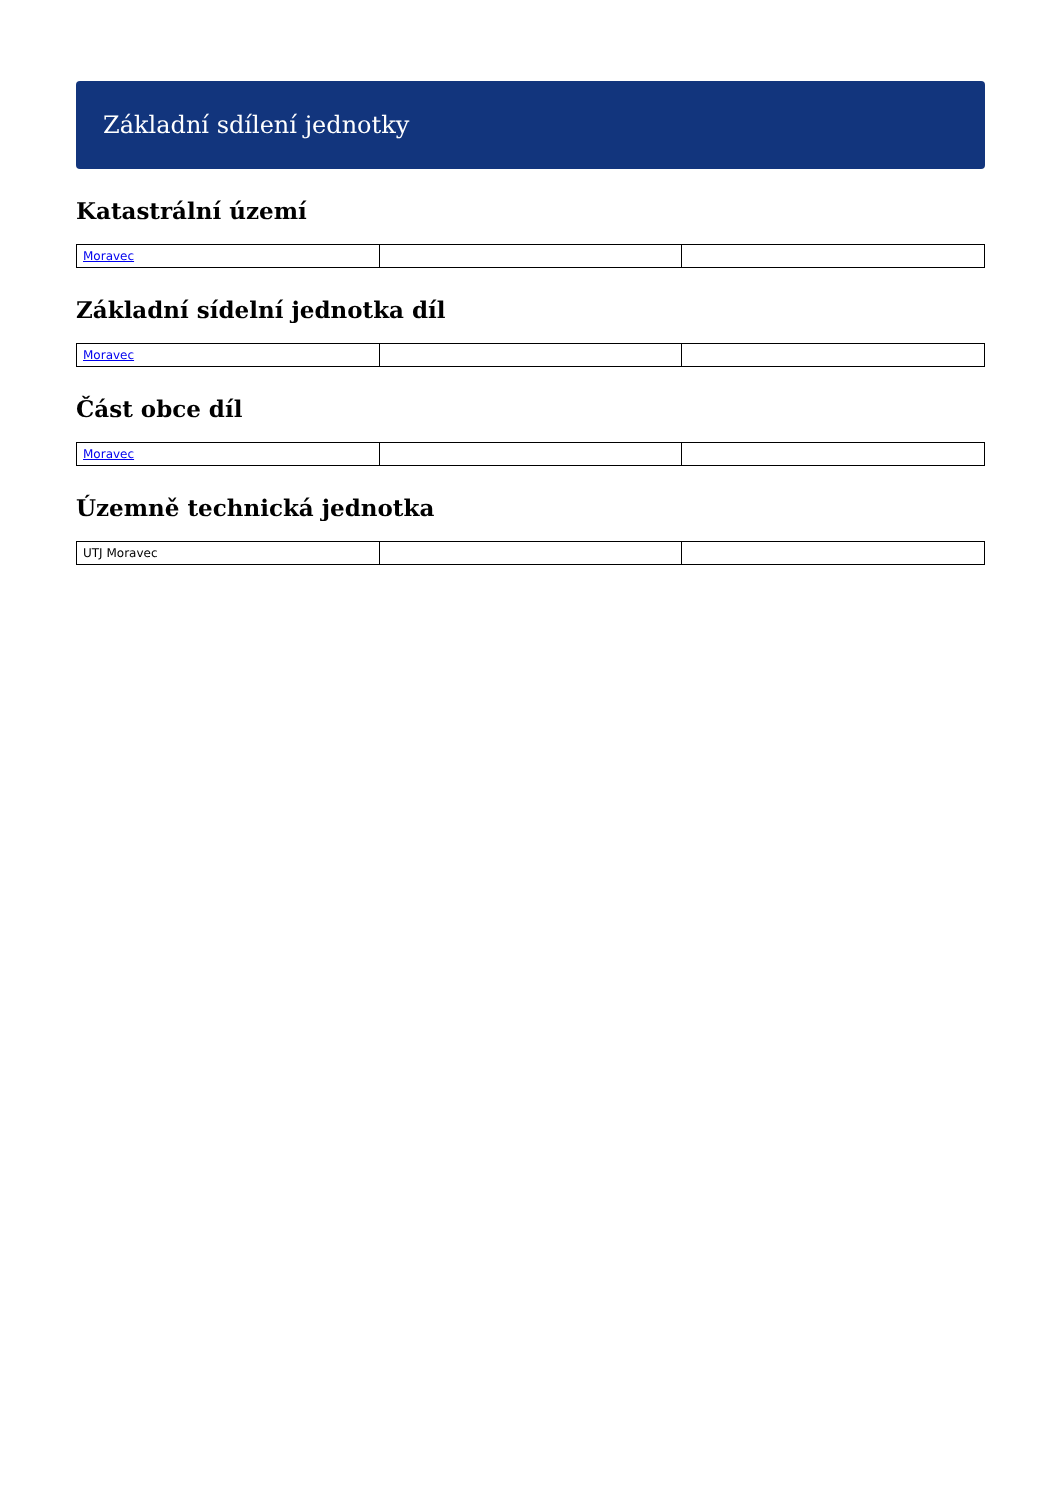Základní sdílení jednotky
Katastrální území
| Moravec | | |
Základní sídelní jednotka díl
| Moravec | | |
Část obce díl
| Moravec | | |
Územně technická jednotka
| UTJ Moravec | | |